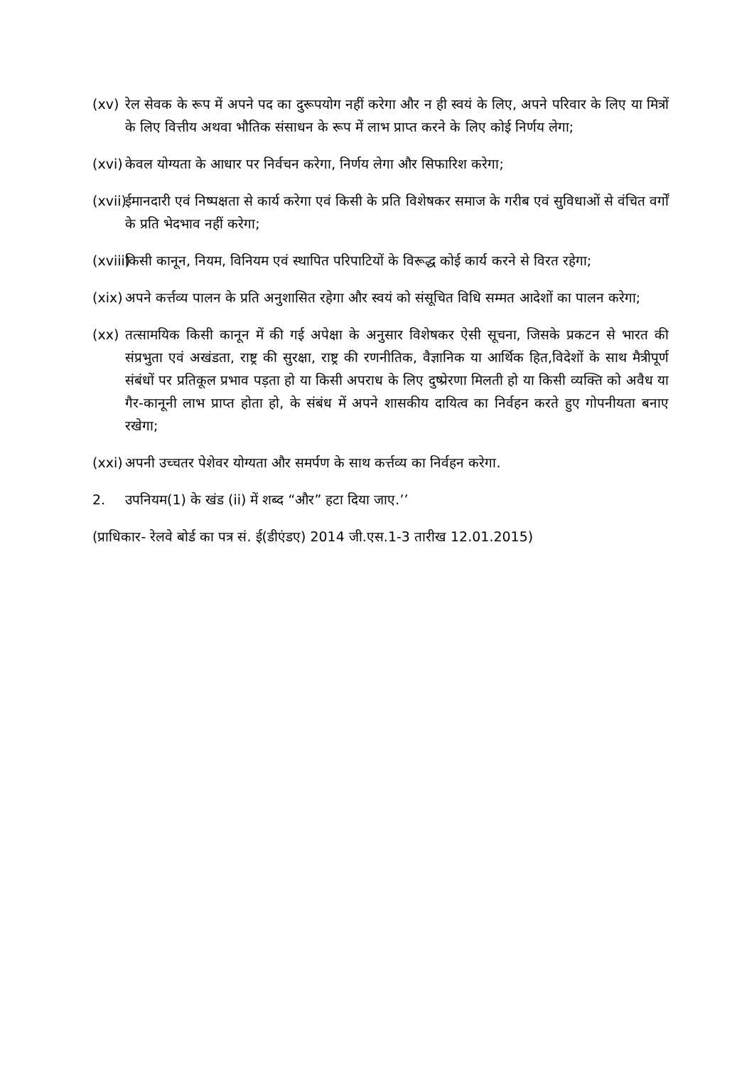(xv) रेल सेवक के रूप में अपने पद का दुरूपयोग नहीं करेगा और न ही स्वयं के लिए, अपने परिवार के लिए या मित्रों के लिए वित्तीय अथवा भौतिक संसाधन के रूप में लाभ प्राप्त करने के लिए कोई निर्णय लेगा;
(xvi)
केवल योग्यता के आधार पर निर्वचन करेगा, निर्णय लेगा और सिफारिश करेगा;
(xvii)
ईमानदारी एवं निष्पक्षता से कार्य करेगा एवं किसी के प्रति विशेषकर समाज के गरीब एवं सुविधाओं से वंचित वर्गों के प्रति भेदभाव नहीं करेगा;
(xviii)
किसी कानून, नियम, विनियम एवं स्थापित परिपाटियों के विरूद्ध कोई कार्य करने से विरत रहेगा;
(xix)
अपने कर्त्तव्य पालन के प्रति अनुशासित रहेगा और स्वयं को संसूचित विधि सम्मत आदेशों का पालन करेगा;
(xx) तत्सामयिक किसी कानून में की गई अपेक्षा के अनुसार विशेषकर ऐसी सूचना, जिसके प्रकटन से भारत की संप्रभुता एवं अखंडता, राष्ट्र की सुरक्षा, राष्ट्र की रणनीतिक, वैज्ञानिक या आर्थिक हित,विदेशों के साथ मैत्रीपूर्ण संबंधों पर प्रतिकूल प्रभाव पड़ता हो या किसी अपराध के लिए दुष्प्रेरणा मिलती हो या किसी व्यक्ति को अवैध या गैर-कानूनी लाभ प्राप्त होता हो, के संबंध में अपने शासकीय दायित्व का निर्वहन करते हुए गोपनीयता बनाए रखेगा;
(xxi)
अपनी उच्चतर पेशेवर योग्यता और समर्पण के साथ कर्त्तव्य का निर्वहन करेगा.
2. उपनियम(1) के खंड (ii) में शब्द “और” हटा दिया जाए.’’
(प्राधिकार- रेलवे बोर्ड का पत्र सं. ई(डीएंडए) 2014 जी.एस.1-3 तारीख 12.01.2015)